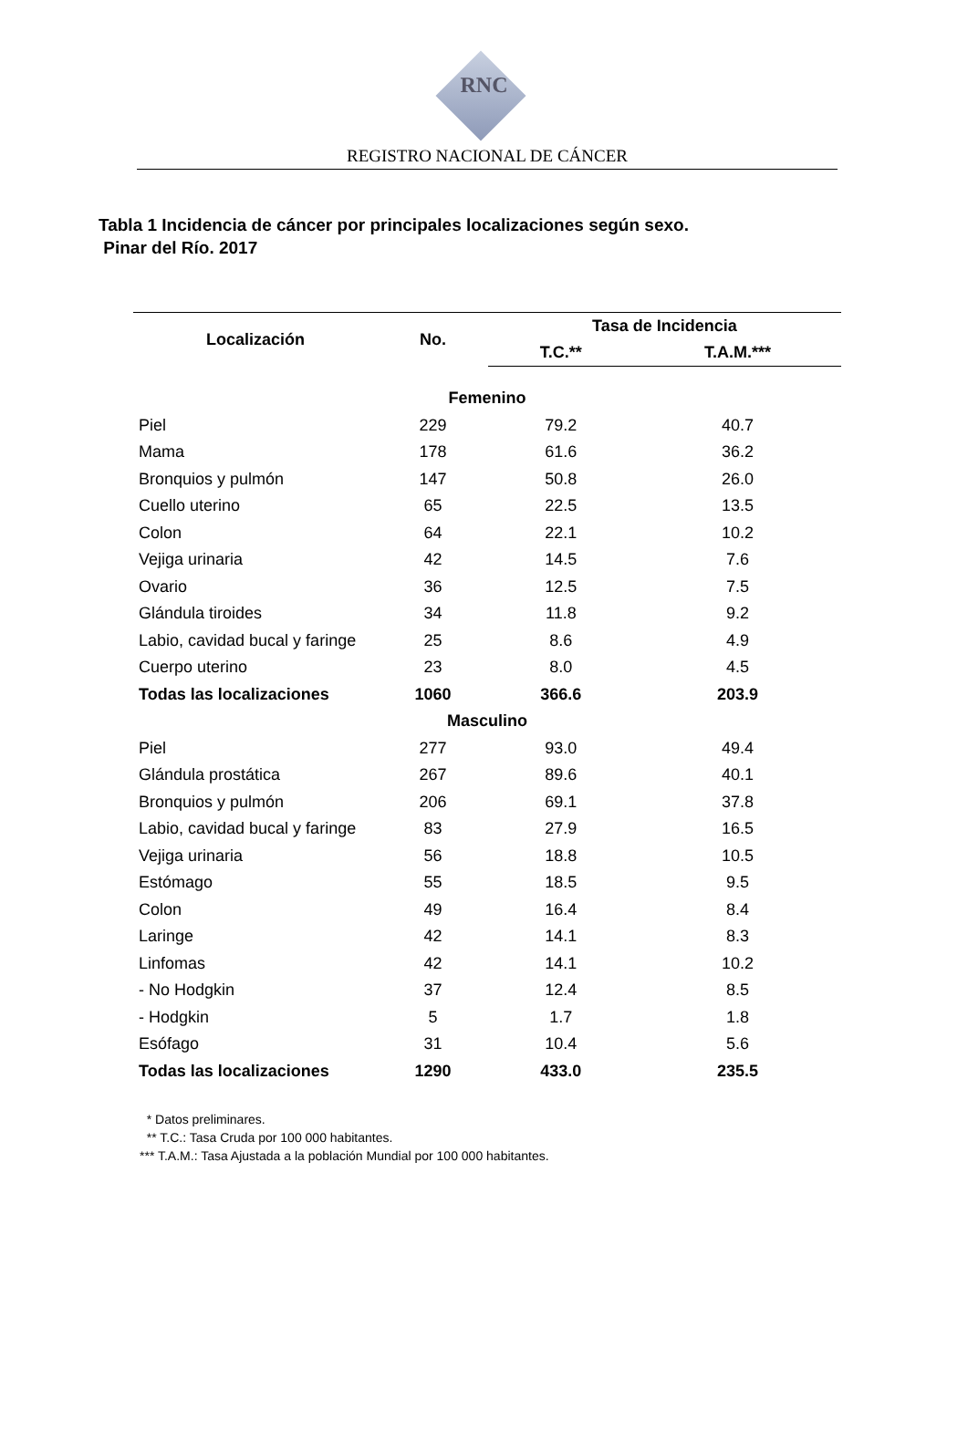RNC
REGISTRO NACIONAL DE CÁNCER
Tabla 1 Incidencia de cáncer por principales localizaciones según sexo.
Pinar del Río. 2017
| Localización | No. | Tasa de Incidencia | |
| --- | --- | --- | --- |
| | | T.C.** | T.A.M.*** |
| Femenino | | | |
| Piel | 229 | 79.2 | 40.7 |
| Mama | 178 | 61.6 | 36.2 |
| Bronquios y pulmón | 147 | 50.8 | 26.0 |
| Cuello uterino | 65 | 22.5 | 13.5 |
| Colon | 64 | 22.1 | 10.2 |
| Vejiga urinaria | 42 | 14.5 | 7.6 |
| Ovario | 36 | 12.5 | 7.5 |
| Glándula tiroides | 34 | 11.8 | 9.2 |
| Labio, cavidad bucal y faringe | 25 | 8.6 | 4.9 |
| Cuerpo uterino | 23 | 8.0 | 4.5 |
| Todas las localizaciones | 1060 | 366.6 | 203.9 |
| Masculino | | | |
| Piel | 277 | 93.0 | 49.4 |
| Glándula prostática | 267 | 89.6 | 40.1 |
| Bronquios y pulmón | 206 | 69.1 | 37.8 |
| Labio, cavidad bucal y faringe | 83 | 27.9 | 16.5 |
| Vejiga urinaria | 56 | 18.8 | 10.5 |
| Estómago | 55 | 18.5 | 9.5 |
| Colon | 49 | 16.4 | 8.4 |
| Laringe | 42 | 14.1 | 8.3 |
| Linfomas | 42 | 14.1 | 10.2 |
| - No Hodgkin | 37 | 12.4 | 8.5 |
| - Hodgkin | 5 | 1.7 | 1.8 |
| Esófago | 31 | 10.4 | 5.6 |
| Todas las localizaciones | 1290 | 433.0 | 235.5 |
* Datos preliminares.
** T.C.: Tasa Cruda por 100 000 habitantes.
*** T.A.M.: Tasa Ajustada a la población Mundial por 100 000 habitantes.